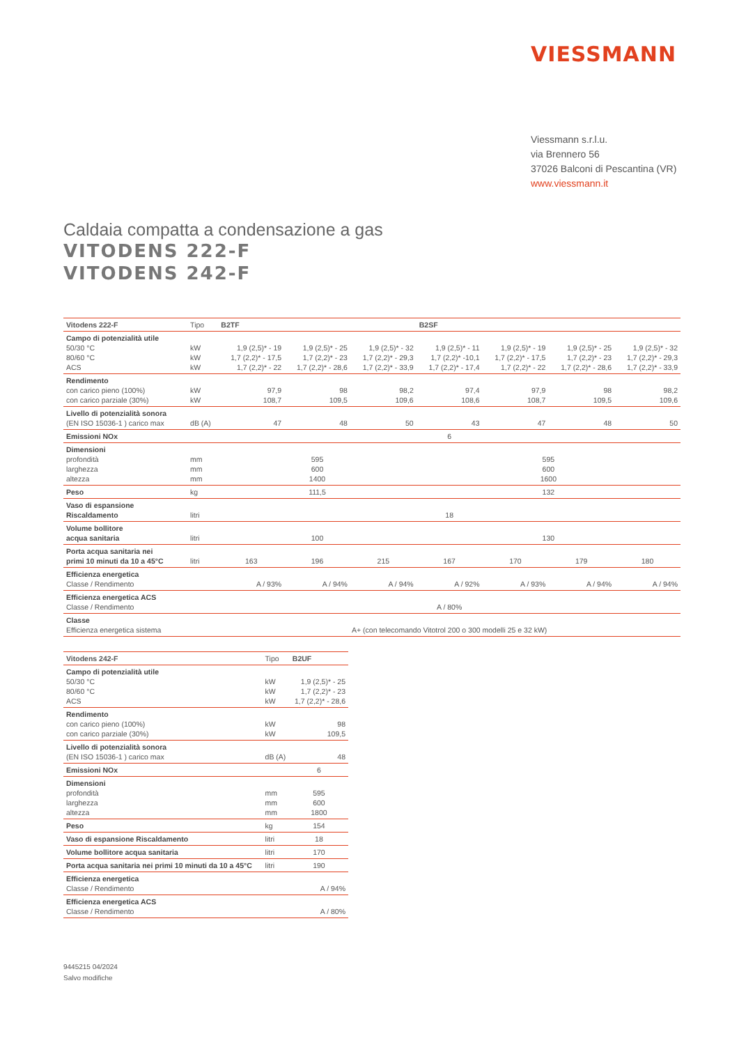VIESSMANN
Viessmann s.r.l.u.
via Brennero 56
37026 Balconi di Pescantina (VR)
www.viessmann.it
Caldaia compatta a condensazione a gas
VITODENS 222-F
VITODENS 242-F
| Vitodens 222-F | Tipo | B2TF | | | B2SF | | | |
| Campo di potenzialità utile 50/30 °C 80/60 °C ACS | kW kW kW | 1,9 (2,5)* - 19 1,7 (2,2)* - 17,5 1,7 (2,2)* - 22 | 1,9 (2,5)* - 25 1,7 (2,2)* - 23 1,7 (2,2)* - 28,6 | 1,9 (2,5)* - 32 1,7 (2,2)* - 29,3 1,7 (2,2)* - 33,9 | 1,9 (2,5)* - 11 1,7 (2,2)* -10,1 1,7 (2,2)* - 17,4 | 1,9 (2,5)* - 19 1,7 (2,2)* - 17,5 1,7 (2,2)* - 22 | 1,9 (2,5)* - 25 1,7 (2,2)* - 23 1,7 (2,2)* - 28,6 | 1,9 (2,5)* - 32 1,7 (2,2)* - 29,3 1,7 (2,2)* - 33,9 |
| Rendimento con carico pieno (100%) con carico parziale (30%) | kW kW | 97,9 108,7 | 98 109,5 | 98,2 109,6 | 97,4 108,6 | 97,9 108,7 | 98 109,5 | 98,2 109,6 |
| Livello di potenzialità sonora (EN ISO 15036-1 ) carico max | dB (A) | 47 | 48 | 50 | 43 | 47 | 48 | 50 |
| Emissioni NOx | | 6 | | | | | | |
| Dimensioni profondità larghezza altezza | mm mm mm | 595 600 1400 | | | 595 600 1600 | | | |
| Peso | kg | 111,5 | | | 132 | | | |
| Vaso di espansione Riscaldamento | litri | 18 | | | | | | |
| Volume bollitore acqua sanitaria | litri | 100 | | | 130 | | | |
| Porta acqua sanitaria nei primi 10 minuti da 10 a 45°C | litri | 163 | 196 | 215 | 167 | 170 | 179 | 180 |
| Efficienza energetica Classe / Rendimento | | A / 93% | A / 94% | A / 94% | A / 92% | A / 93% | A / 94% | A / 94% |
| Efficienza energetica ACS Classe / Rendimento | | A / 80% | | | | | | |
| Classe Efficienza energetica sistema | | A+ (con telecomando Vitotrol 200 o 300 modelli 25 e 32 kW) | | | | | | |
| Vitodens 242-F | Tipo | B2UF |
| Campo di potenzialità utile 50/30 °C 80/60 °C ACS | kW kW kW | 1,9 (2,5)* - 25 1,7 (2,2)* - 23 1,7 (2,2)* - 28,6 |
| Rendimento con carico pieno (100%) con carico parziale (30%) | kW kW | 98 109,5 |
| Livello di potenzialità sonora (EN ISO 15036-1 ) carico max | dB (A) | 48 |
| Emissioni NOx | | 6 |
| Dimensioni profondità larghezza altezza | mm mm mm | 595 600 1800 |
| Peso | kg | 154 |
| Vaso di espansione Riscaldamento | litri | 18 |
| Volume bollitore acqua sanitaria | litri | 170 |
| Porta acqua sanitaria nei primi 10 minuti da 10 a 45°C | litri | 190 |
| Efficienza energetica Classe / Rendimento | | A / 94% |
| Efficienza energetica ACS Classe / Rendimento | | A / 80% |
9445215 04/2024
Salvo modifiche